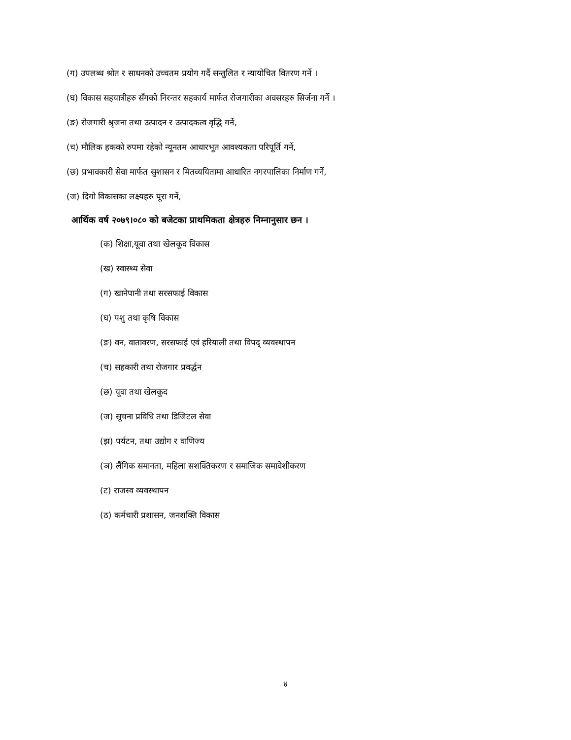(ग) उपलब्ध श्रोत र साधनको उच्चतम प्रयोग गर्दै सन्तुलित र न्यायोचित वितरण गर्ने ।
(घ) विकास सहयात्रीहरु सँगको निरन्तर सहकार्य मार्फत रोजगारीका अवसरहरु सिर्जना गर्ने ।
(ङ) रोजगारी श्रृजना तथा उत्पादन र उत्पादकत्व वृद्धि गर्ने,
(च) मौलिक हकको रुपमा रहेको न्यूनतम आधारभूत आवश्यकता परिपूर्ति गर्ने,
(छ) प्रभावकारी सेवा मार्फत सुशासन र मितव्ययितामा आधारित नगरपालिका निर्माण गर्ने,
(ज) दिगो विकासका लक्ष्यहरु पूरा गर्ने,
आर्थिक वर्ष २०७९।०८० को बजेटका प्राथमिकता क्षेत्रहरु निम्नानुसार छन ।
(क) शिक्षा,यूवा तथा खेलकूद विकास
(ख) स्वास्थ्य सेवा
(ग) खानेपानी तथा सरसफाई विकास
(घ) पशु तथा कृषि विकास
(ङ) वन, वातावरण, सरसफाई एवं हरियाली तथा विपद् व्यवस्थापन
(च) सहकारी तथा रोजगार प्रवर्द्धन
(छ) यूवा तथा खेलकूद
(ज) सूचना प्रविधि तथा डिजिटल सेवा
(झ) पर्यटन, तथा उद्योग र वाणिज्य
(ञ) लैंगिक समानता, महिला सशक्तिकरण र समाजिक समावेशीकरण
(ट) राजस्व व्यवस्थापन
(ठ) कर्मचारी प्रशासन, जनशक्ति विकास
४